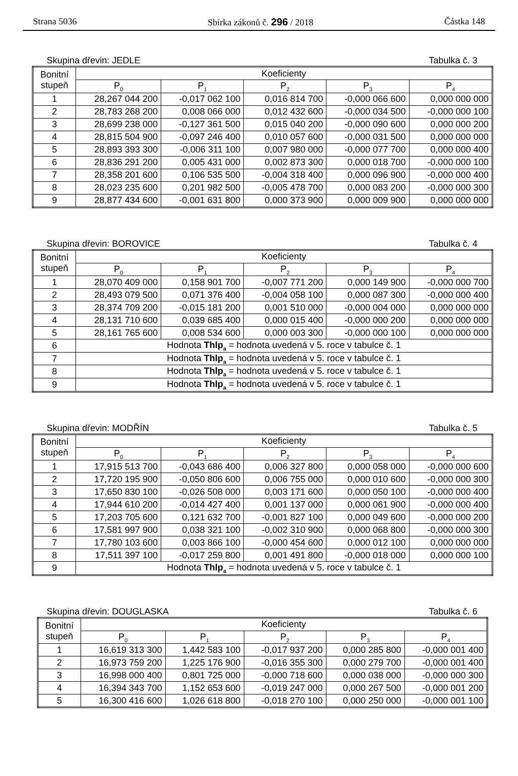Strana 5036 Sbírka zákonů č. 296 / 2018 Částka 148
Skupina dřevin: JEDLE Tabulka č. 3
| Bonitní stupeň | Koeficienty | | | | |
| --- | --- | --- | --- | --- | --- |
| | P<sub>0</sub> | P<sub>1</sub> | P<sub>2</sub> | P<sub>3</sub> | P<sub>4</sub> |
| 1 | 28,267 044 200 | -0,017 062 100 | 0,016 814 700 | -0,000 066 600 | 0,000 000 000 |
| 2 | 28,783 268 200 | 0,008 066 000 | 0,012 432 600 | -0,000 034 500 | -0,000 000 100 |
| 3 | 28,699 238 000 | -0,127 361 500 | 0,015 040 200 | -0,000 090 600 | 0,000 000 200 |
| 4 | 28,815 504 900 | -0,097 246 400 | 0,010 057 600 | -0,000 031 500 | 0,000 000 000 |
| 5 | 28,893 393 300 | -0,006 311 100 | 0,007 980 000 | -0,000 077 700 | 0,000 000 400 |
| 6 | 28,836 291 200 | 0,005 431 000 | 0,002 873 300 | 0,000 018 700 | -0,000 000 100 |
| 7 | 28,358 201 600 | 0,106 535 500 | -0,004 318 400 | 0,000 096 900 | -0,000 000 400 |
| 8 | 28,023 235 600 | 0,201 982 500 | -0,005 478 700 | 0,000 083 200 | -0,000 000 300 |
| 9 | 28,877 434 600 | -0,001 631 800 | 0,000 373 900 | 0,000 009 900 | 0,000 000 000 |
Skupina dřevin: BOROVICE Tabulka č. 4
| Bonitní stupeň | Koeficienty | | | | |
| --- | --- | --- | --- | --- | --- |
| | P<sub>0</sub> | P<sub>1</sub> | P<sub>2</sub> | P<sub>3</sub> | P<sub>4</sub> |
| 1 | 28,070 409 000 | 0,158 901 700 | -0,007 771 200 | 0,000 149 900 | -0,000 000 700 |
| 2 | 28,493 079 500 | 0,071 376 400 | -0,004 058 100 | 0,000 087 300 | -0,000 000 400 |
| 3 | 28,374 709 200 | -0,015 181 200 | 0,001 510 000 | -0,000 004 000 | 0,000 000 000 |
| 4 | 28,131 710 600 | 0,039 685 400 | 0,000 015 400 | -0,000 000 200 | 0,000 000 000 |
| 5 | 28,161 765 600 | 0,008 534 600 | 0,000 003 300 | -0,000 000 100 | 0,000 000 000 |
| 6 | Hodnota Thlp<sub>a</sub> = hodnota uvedená v 5. roce v tabulce č. 1 | | | | |
| 7 | Hodnota Thlp<sub>a</sub> = hodnota uvedená v 5. roce v tabulce č. 1 | | | | |
| 8 | Hodnota Thlp<sub>a</sub> = hodnota uvedená v 5. roce v tabulce č. 1 | | | | |
| 9 | Hodnota Thlp<sub>a</sub> = hodnota uvedená v 5. roce v tabulce č. 1 | | | | |
Skupina dřevin: MODŘÍN Tabulka č. 5
| Bonitní stupeň | Koeficienty | | | | |
| --- | --- | --- | --- | --- | --- |
| | P<sub>0</sub> | P<sub>1</sub> | P<sub>2</sub> | P<sub>3</sub> | P<sub>4</sub> |
| 1 | 17,915 513 700 | -0,043 686 400 | 0,006 327 800 | 0,000 058 000 | -0,000 000 600 |
| 2 | 17,720 195 900 | -0,050 806 600 | 0,006 755 000 | 0,000 010 600 | -0,000 000 300 |
| 3 | 17,650 830 100 | -0,026 508 000 | 0,003 171 600 | 0,000 050 100 | -0,000 000 400 |
| 4 | 17,944 610 200 | -0,014 427 400 | 0,001 137 000 | 0,000 061 900 | -0,000 000 400 |
| 5 | 17,203 705 600 | 0,121 632 700 | -0,001 827 100 | 0,000 049 600 | -0,000 000 200 |
| 6 | 17,581 997 900 | 0,038 321 100 | -0,002 310 900 | 0,000 068 800 | -0,000 000 300 |
| 7 | 17,780 103 600 | 0,003 866 100 | -0,000 454 600 | 0,000 012 100 | 0,000 000 000 |
| 8 | 17,511 397 100 | -0,017 259 800 | 0,001 491 800 | -0,000 018 000 | 0,000 000 100 |
| 9 | Hodnota Thlp<sub>a</sub> = hodnota uvedená v 5. roce v tabulce č. 1 | | | | |
Skupina dřevin: DOUGLASKA Tabulka č. 6
| Bonitní stupeň | Koeficienty | | | | |
| --- | --- | --- | --- | --- | --- |
| | P<sub>0</sub> | P<sub>1</sub> | P<sub>2</sub> | P<sub>3</sub> | P<sub>4</sub> |
| 1 | 16,619 313 300 | 1,442 583 100 | -0,017 937 200 | 0,000 285 800 | -0,000 001 400 |
| 2 | 16,973 759 200 | 1,225 176 900 | -0,016 355 300 | 0,000 279 700 | -0,000 001 400 |
| 3 | 16,998 000 400 | 0,801 725 000 | -0,000 718 600 | 0,000 038 000 | -0,000 000 300 |
| 4 | 16,394 343 700 | 1,152 653 600 | -0,019 247 000 | 0,000 267 500 | -0,000 001 200 |
| 5 | 16,300 416 600 | 1,026 618 800 | -0,018 270 100 | 0,000 250 000 | -0,000 001 100 |